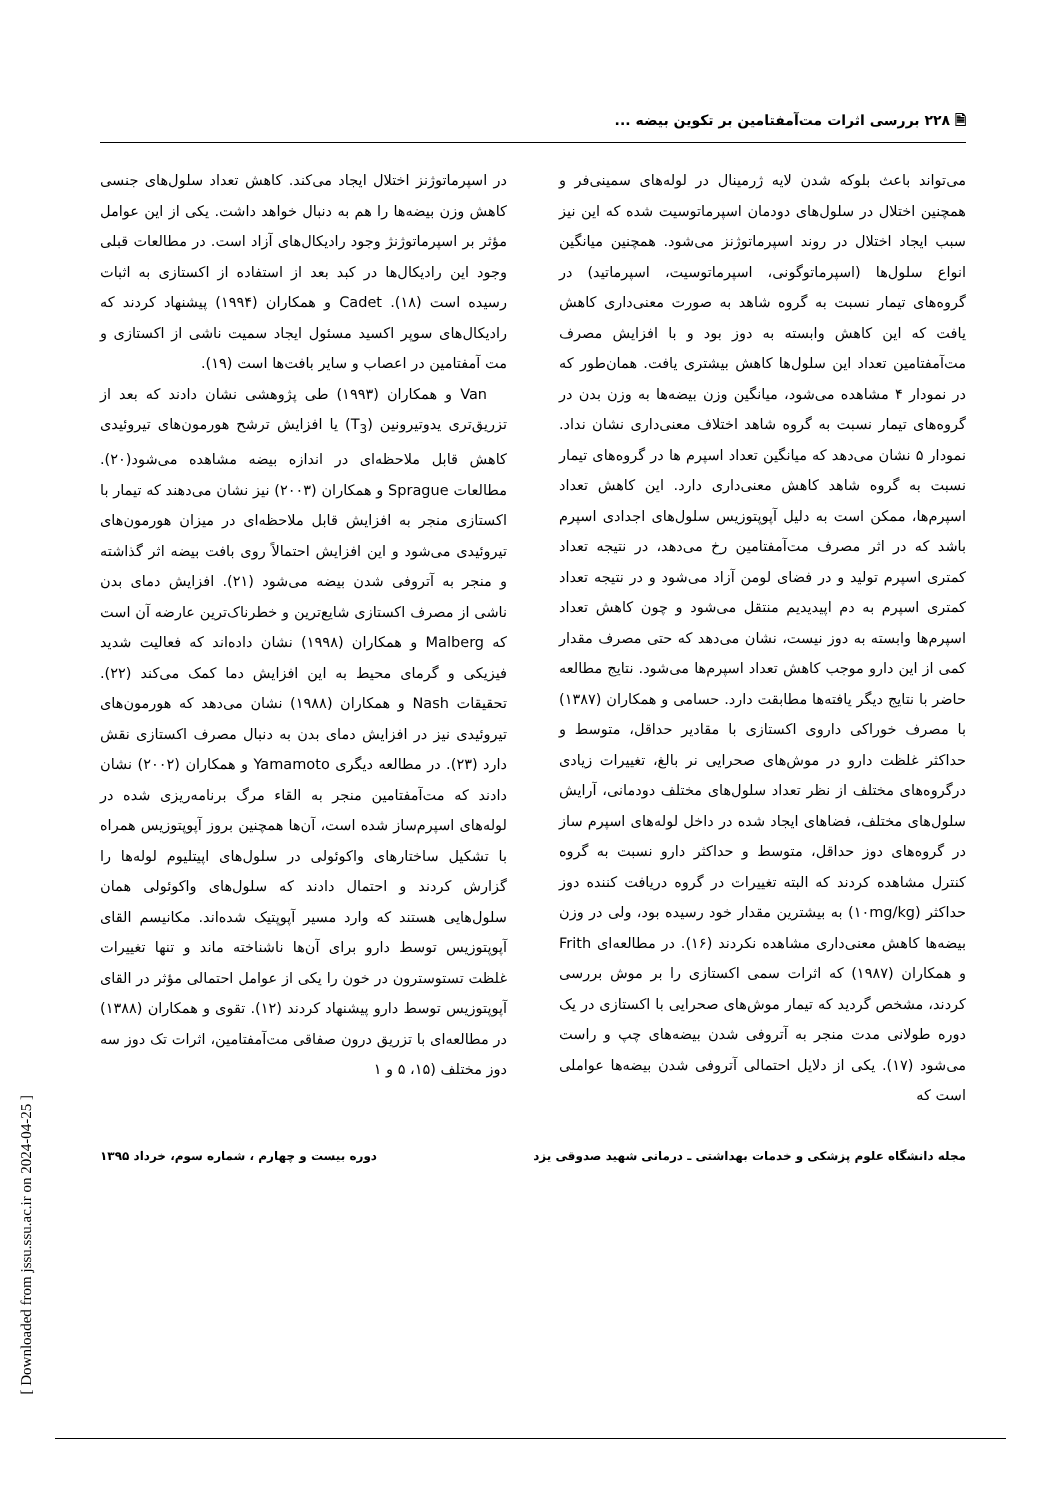🗎 ۲۲۸ بررسی اثرات مت‌آمفتامین بر تکوین بیضه ...
می‌تواند باعث بلوکه شدن لایه ژرمینال در لوله‌های سمینی‌فر و همچنین اختلال در سلول‌های دودمان اسپرماتوسیت شده که این نیز سبب ایجاد اختلال در روند اسپرماتوژنز می‌شود. همچنین میانگین انواع سلول‌ها (اسپرماتوگونی، اسپرماتوسیت، اسپرماتید) در گروه‌های تیمار نسبت به گروه شاهد به صورت معنی‌داری کاهش یافت که این کاهش وابسته به دوز بود و با افزایش مصرف مت‌آمفتامین تعداد این سلول‌ها کاهش بیشتری یافت. همان‌طور که در نمودار ۴ مشاهده می‌شود، میانگین وزن بیضه‌ها به وزن بدن در گروه‌های تیمار نسبت به گروه شاهد اختلاف معنی‌داری نشان نداد. نمودار ۵ نشان می‌دهد که میانگین تعداد اسپرم ها در گروه‌های تیمار نسبت به گروه شاهد کاهش معنی‌داری دارد. این کاهش تعداد اسپرم‌ها، ممکن است به دلیل آپوپتوزیس سلول‌های اجدادی اسپرم باشد که در اثر مصرف مت‌آمفتامین رخ می‌دهد، در نتیجه تعداد کمتری اسپرم تولید و در فضای لومن آزاد می‌شود و در نتیجه تعداد کمتری اسپرم به دم اپیدیدیم منتقل می‌شود و چون کاهش تعداد اسپرم‌ها وابسته به دوز نیست، نشان می‌دهد که حتی مصرف مقدار کمی از این دارو موجب کاهش تعداد اسپرم‌ها می‌شود. نتایج مطالعه حاضر با نتایج دیگر یافته‌ها مطابقت دارد. حسامی و همکاران (۱۳۸۷) با مصرف خوراکی داروی اکستازی با مقادیر حداقل، متوسط و حداکثر غلظت دارو در موش‌های صحرایی نر بالغ، تغییرات زیادی درگروه‌های مختلف از نظر تعداد سلول‌های مختلف دودمانی، آرایش سلول‌های مختلف، فضاهای ایجاد شده در داخل لوله‌های اسپرم ساز در گروه‌های دوز حداقل، متوسط و حداکثر دارو نسبت به گروه کنترل مشاهده کردند که البته تغییرات در گروه دریافت کننده دوز حداکثر (۱۰mg/kg) به بیشترین مقدار خود رسیده بود، ولی در وزن بیضه‌ها کاهش معنی‌داری مشاهده نکردند (۱۶). در مطالعه‌ای Frith و همکاران (۱۹۸۷) که اثرات سمی اکستازی را بر موش بررسی کردند، مشخص گردید که تیمار موش‌های صحرایی با اکستازی در یک دوره طولانی مدت منجر به آتروفی شدن بیضه‌های چپ و راست می‌شود (۱۷). یکی از دلایل احتمالی آتروفی شدن بیضه‌ها عواملی است که
در اسپرماتوژنز اختلال ایجاد می‌کند. کاهش تعداد سلول‌های جنسی کاهش وزن بیضه‌ها را هم به دنبال خواهد داشت. یکی از این عوامل مؤثر بر اسپرماتوژنژ وجود رادیکال‌های آزاد است. در مطالعات قبلی وجود این رادیکال‌ها در کبد بعد از استفاده از اکستازی به اثبات رسیده است (۱۸). Cadet و همکاران (۱۹۹۴) پیشنهاد کردند که رادیکال‌های سوپر اکسید مسئول ایجاد سمیت ناشی از اکستازی و مت آمفتامین در اعصاب و سایر بافت‌ها است (۱۹).
Van و همکاران (۱۹۹۳) طی پژوهشی نشان دادند که بعد از تزریق‌تری یدوتیرونین (T<sub>3</sub>) یا افزایش ترشح هورمون‌های تیروئیدی کاهش قابل ملاحظه‌ای در اندازه بیضه مشاهده می‌شود(۲۰). مطالعات Sprague و همکاران (۲۰۰۳) نیز نشان می‌دهند که تیمار با اکستازی منجر به افزایش قابل ملاحظه‌ای در میزان هورمون‌های تیروئیدی می‌شود و این افزایش احتمالاً روی بافت بیضه اثر گذاشته و منجر به آتروفی شدن بیضه می‌شود (۲۱). افزایش دمای بدن ناشی از مصرف اکستازی شایع‌ترین و خطرناک‌ترین عارضه آن است که Malberg و همکاران (۱۹۹۸) نشان داده‌اند که فعالیت شدید فیزیکی و گرمای محیط به این افزایش دما کمک می‌کند (۲۲). تحقیقات Nash و همکاران (۱۹۸۸) نشان می‌دهد که هورمون‌های تیروئیدی نیز در افزایش دمای بدن به دنبال مصرف اکستازی نقش دارد (۲۳). در مطالعه دیگری Yamamoto و همکاران (۲۰۰۲) نشان دادند که مت‌آمفتامین منجر به القاء مرگ برنامه‌ریزی شده در لوله‌های اسپرم‌ساز شده است، آن‌ها همچنین بروز آپوپتوزیس همراه با تشکیل ساختارهای واکوئولی در سلول‌های اپیتلیوم لوله‌ها را گزارش کردند و احتمال دادند که سلول‌های واکوئولی همان سلول‌هایی هستند که وارد مسیر آپوپتیک شده‌اند. مکانیسم القای آپوپتوزیس توسط دارو برای آن‌ها ناشناخته ماند و تنها تغییرات غلظت تستوسترون در خون را یکی از عوامل احتمالی مؤثر در القای آپوپتوزیس توسط دارو پیشنهاد کردند (۱۲). تقوی و همکاران (۱۳۸۸) در مطالعه‌ای با تزریق درون صفاقی مت‌آمفتامین، اثرات تک دوز سه دوز مختلف (۱۵، ۵ و ۱
مجله دانشگاه علوم پزشکی و خدمات بهداشتی ـ درمانی شهید صدوقی یزد دوره بیست و چهارم ، شماره سوم، خرداد ۱۳۹۵
[ Downloaded from jssu.ssu.ac.ir on 2024-04-25 ]